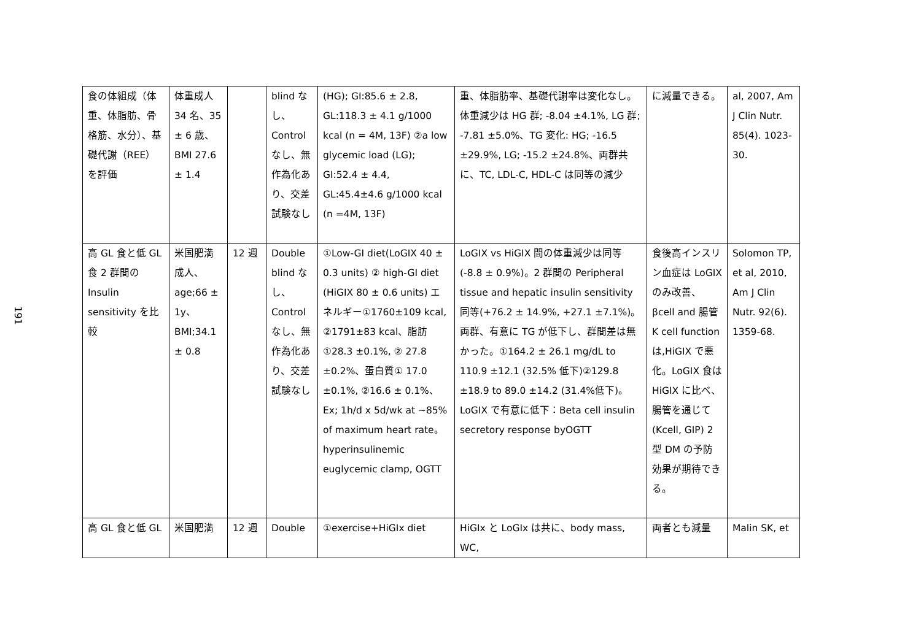191
| 食の体組成（体重、体脂肪、骨格筋、水分）、基礎代謝（REE）を評価 | 体重成人 34 名、35 ± 6 歳、BMI 27.6 ± 1.4 | | blind なし、Control なし、無作為化あり、交差試験なし | (HG); GI:85.6 ± 2.8, GL:118.3 ± 4.1 g/1000 kcal (n = 4M, 13F) ②a low glycemic load (LG); GI:52.4 ± 4.4, GL:45.4±4.6 g/1000 kcal (n =4M, 13F) | 重、体脂肪率、基礎代謝率は変化なし。体重減少は HG 群; -8.04 ±4.1%, LG 群; -7.81 ±5.0%、TG 変化: HG; -16.5 ±29.9%, LG; -15.2 ±24.8%、両群共に、TC, LDL-C, HDL-C は同等の減少 | に減量できる。 | al, 2007, Am J Clin Nutr. 85(4). 1023-30. |
| 高 GL 食と低 GL 食 2 群間の Insulin sensitivity を比較 | 米国肥満成人、age;66 ± 1y、BMI;34.1 ± 0.8 | 12 週 | Double blind なし、Control なし、無作為化あり、交差試験なし | ①Low-GI diet(LoGIX 40 ± 0.3 units) ② high-GI diet (HiGIX 80 ± 0.6 units) エネルギー①1760±109 kcal, ②1791±83 kcal、脂肪①28.3 ±0.1%, ② 27.8 ±0.2%、蛋白質① 17.0 ±0.1%, ②16.6 ± 0.1%、Ex; 1h/d x 5d/wk at ~85% of maximum heart rate。hyperinsulinemic euglycemic clamp, OGTT | LoGIX vs HiGIX 間の体重減少は同等(-8.8 ± 0.9%)。2 群間の Peripheral tissue and hepatic insulin sensitivity 同等(+76.2 ± 14.9%, +27.1 ±7.1%)。両群、有意に TG が低下し、群間差は無かった。①164.2 ± 26.1 mg/dL to 110.9 ±12.1 (32.5% 低下)②129.8 ±18.9 to 89.0 ±14.2 (31.4%低下)。LoGIX で有意に低下：Beta cell insulin secretory response byOGTT | 食後高インスリン血症は LoGIX のみ改善、βcell and 腸管 K cell function は,HiGIX で悪化。LoGIX 食は HiGIX に比べ、腸管を通じて (Kcell, GIP) 2 型 DM の予防効果が期待できる。 | Solomon TP, et al, 2010, Am J Clin Nutr. 92(6). 1359-68. |
| 高 GL 食と低 GL | 米国肥満 | 12 週 | Double | ①exercise+HiGIx diet | HiGIx と LoGIx は共に、body mass, WC, | 両者とも減量 | Malin SK, et |